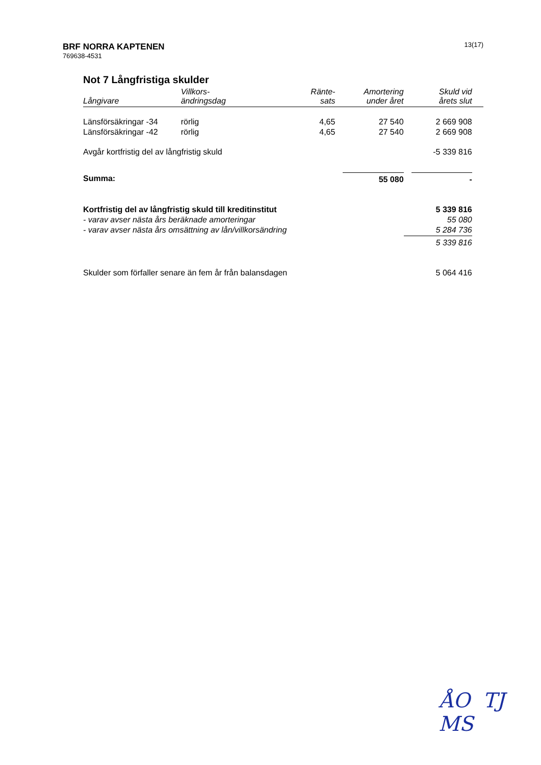13(17)
BRF NORRA KAPTENEN
769638-4531
Not 7 Långfristiga skulder
| Långivare | Villkors- ändringsdag | Ränte- sats | Amortering under året | Skuld vid årets slut | |
| --- | --- | --- | --- | --- | --- |
| Länsförsäkringar -34 | rörlig | 4,65 | 27 540 | 2 669 908 | |
| Länsförsäkringar -42 | rörlig | 4,65 | 27 540 | 2 669 908 | |
| Avgår kortfristig del av långfristig skuld | | | | -5 339 816 | |
| Summa: | | | 55 080 | - | |
| Kortfristig del av långfristig skuld till kreditinstitut | | | | 5 339 816 | |
| - varav avser nästa års beräknade amorteringar | | | | 55 080 | |
| - varav avser nästa års omsättning av lån/villkorsändring | | | | 5 284 736 | |
| | | | | 5 339 816 | |
| Skulder som förfaller senare än fem år från balansdagen | | | | 5 064 416 | |
ÅO TJ
MS